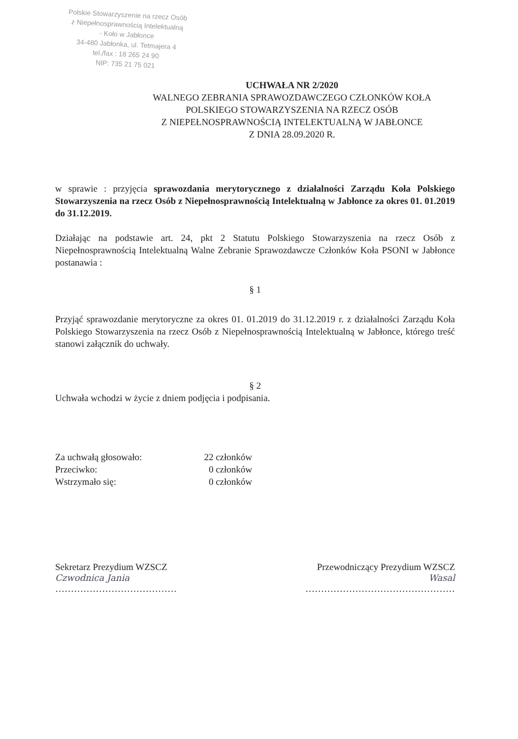Polskie Stowarzyszenie na rzecz Osób
z Niepełnosprawnością Intelektualną
- Koło w Jabłonce
34-480 Jabłonka, ul. Tetmajera 4
tel./fax : 18 265 24 90
NIP: 735 21 75 021
UCHWAŁA NR 2/2020
WALNEGO ZEBRANIA SPRAWOZDAWCZEGO CZŁONKÓW KOŁA
POLSKIEGO STOWARZYSZENIA NA RZECZ OSÓB
Z NIEPEŁNOSPRAWNOŚCIĄ INTELEKTUALNĄ W JABŁONCE
Z DNIA 28.09.2020 R.
w sprawie : przyjęcia sprawozdania merytorycznego z działalności Zarządu Koła Polskiego Stowarzyszenia na rzecz Osób z Niepełnosprawnością Intelektualną w Jabłonce za okres 01. 01.2019 do 31.12.2019.
Działając na podstawie art. 24, pkt 2 Statutu Polskiego Stowarzyszenia na rzecz Osób z Niepełnosprawnością Intelektualną Walne Zebranie Sprawozdawcze Członków Koła PSONI w Jabłonce postanawia :
§ 1
Przyjąć sprawozdanie merytoryczne za okres 01. 01.2019 do 31.12.2019 r. z działalności Zarządu Koła Polskiego Stowarzyszenia na rzecz Osób z Niepełnosprawnością Intelektualną w Jabłonce, którego treść stanowi załącznik do uchwały.
§ 2
Uchwała wchodzi w życie z dniem podjęcia i podpisania.
Za uchwałą głosowało:
22 członków
Przeciwko:
0 członków
Wstrzymało się:
0 członków
Sekretarz Prezydium WZSCZ
Czwodnica Jania
…………………………………
Przewodniczący Prezydium WZSCZ
Wasal
…………………………………………